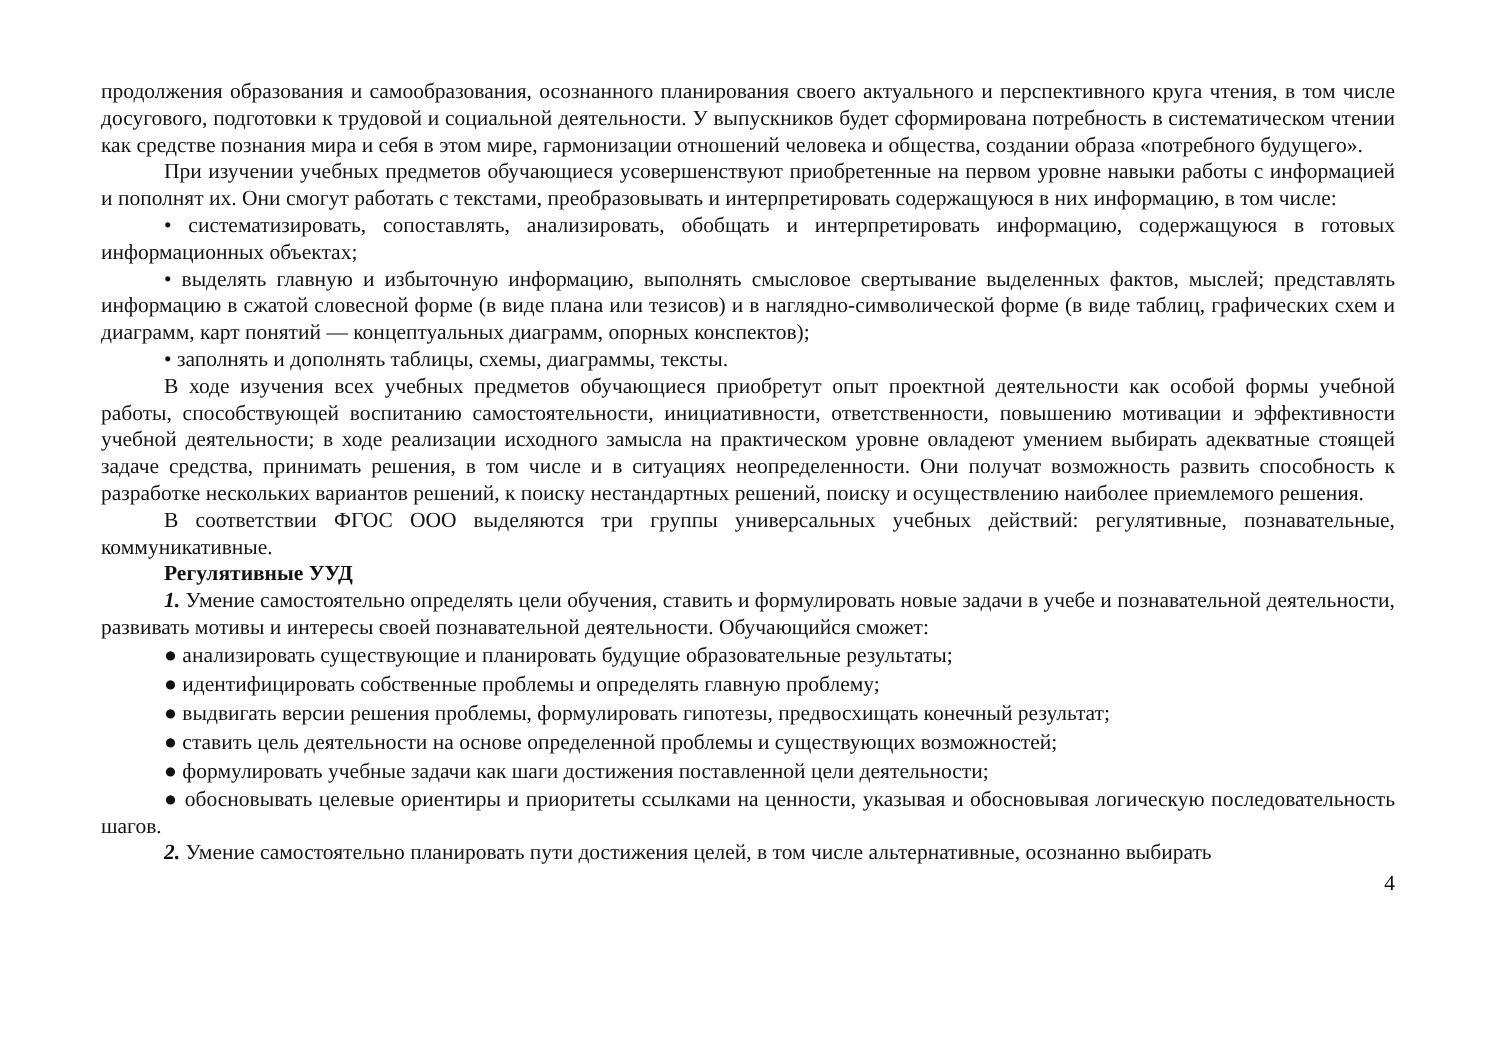продолжения образования и самообразования, осознанного планирования своего актуального и перспективного круга чтения, в том числе досугового, подготовки к трудовой и социальной деятельности. У выпускников будет сформирована потребность в систематическом чтении как средстве познания мира и себя в этом мире, гармонизации отношений человека и общества, создании образа «потребного будущего».
При изучении учебных предметов обучающиеся усовершенствуют приобретенные на первом уровне навыки работы с информацией и пополнят их. Они смогут работать с текстами, преобразовывать и интерпретировать содержащуюся в них информацию, в том числе:
• систематизировать, сопоставлять, анализировать, обобщать и интерпретировать информацию, содержащуюся в готовых информационных объектах;
• выделять главную и избыточную информацию, выполнять смысловое свертывание выделенных фактов, мыслей; представлять информацию в сжатой словесной форме (в виде плана или тезисов) и в наглядно-символической форме (в виде таблиц, графических схем и диаграмм, карт понятий — концептуальных диаграмм, опорных конспектов);
• заполнять и дополнять таблицы, схемы, диаграммы, тексты.
В ходе изучения всех учебных предметов обучающиеся приобретут опыт проектной деятельности как особой формы учебной работы, способствующей воспитанию самостоятельности, инициативности, ответственности, повышению мотивации и эффективности учебной деятельности; в ходе реализации исходного замысла на практическом уровне овладеют умением выбирать адекватные стоящей задаче средства, принимать решения, в том числе и в ситуациях неопределенности. Они получат возможность развить способность к разработке нескольких вариантов решений, к поиску нестандартных решений, поиску и осуществлению наиболее приемлемого решения.
В соответствии ФГОС ООО выделяются три группы универсальных учебных действий: регулятивные, познавательные, коммуникативные.
Регулятивные УУД
1. Умение самостоятельно определять цели обучения, ставить и формулировать новые задачи в учебе и познавательной деятельности, развивать мотивы и интересы своей познавательной деятельности. Обучающийся сможет:
● анализировать существующие и планировать будущие образовательные результаты;
● идентифицировать собственные проблемы и определять главную проблему;
● выдвигать версии решения проблемы, формулировать гипотезы, предвосхищать конечный результат;
● ставить цель деятельности на основе определенной проблемы и существующих возможностей;
● формулировать учебные задачи как шаги достижения поставленной цели деятельности;
● обосновывать целевые ориентиры и приоритеты ссылками на ценности, указывая и обосновывая логическую последовательность шагов.
2. Умение самостоятельно планировать пути достижения целей, в том числе альтернативные, осознанно выбирать
4